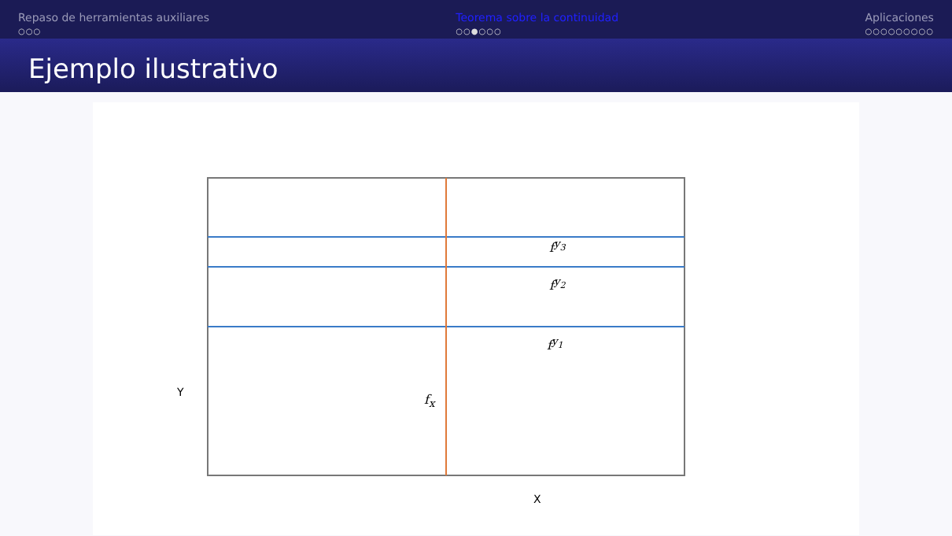Repaso de herramientas auxiliares
○○○
Teorema sobre la continuidad
○○●○○○
Aplicaciones
○○○○○○○○○
Ejemplo ilustrativo
f<sup>y<sub>3</sub></sup>
f<sup>y<sub>2</sub></sup>
f<sup>y<sub>1</sub></sup>
f<sub>x</sub> Y
X